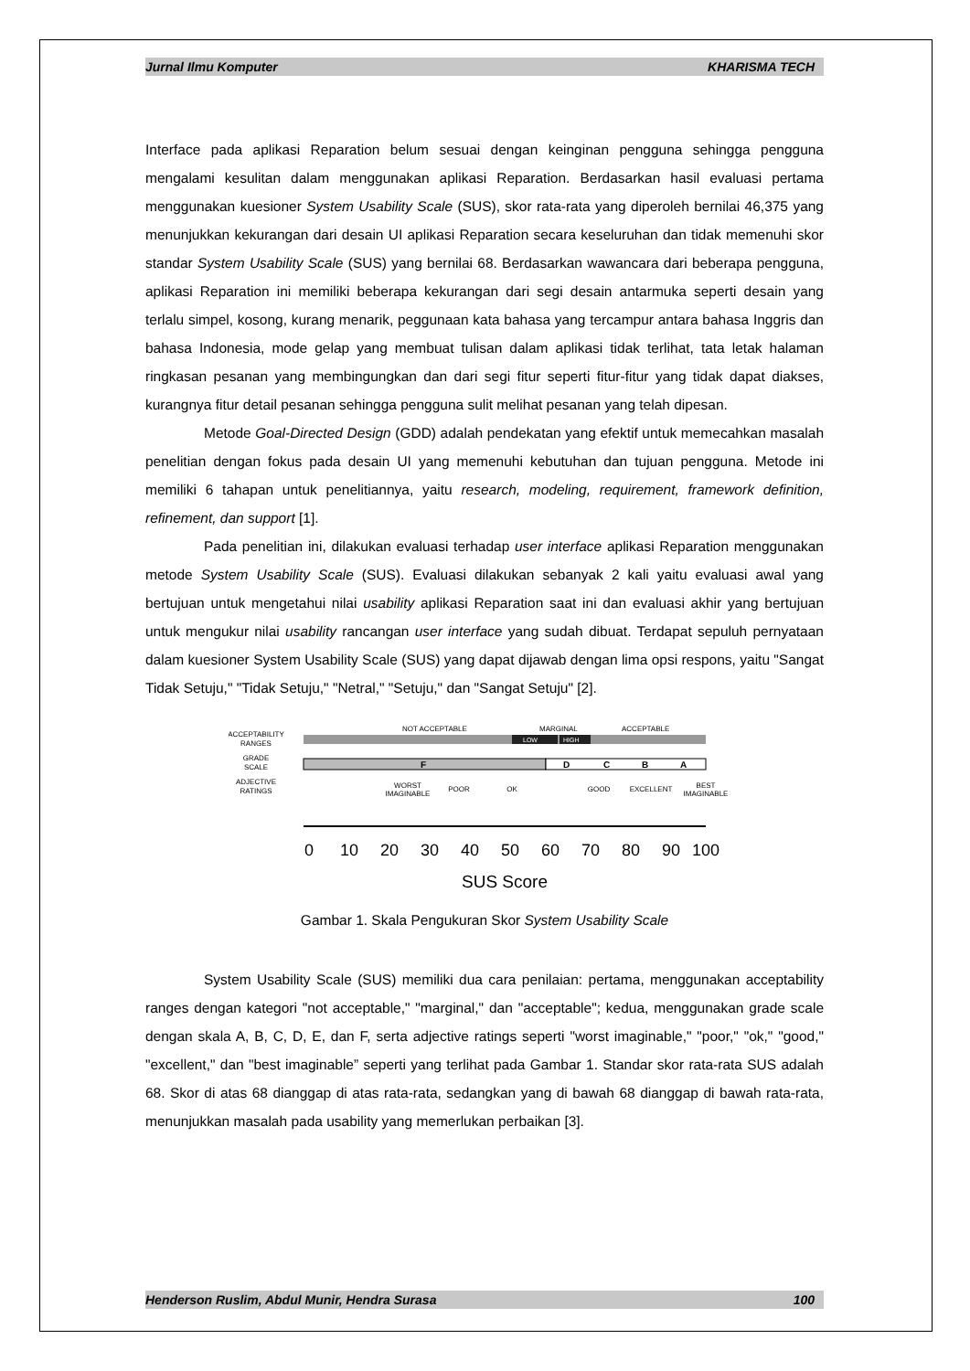Jurnal Ilmu Komputer KHARISMA TECH
Interface pada aplikasi Reparation belum sesuai dengan keinginan pengguna sehingga pengguna mengalami kesulitan dalam menggunakan aplikasi Reparation. Berdasarkan hasil evaluasi pertama menggunakan kuesioner System Usability Scale (SUS), skor rata-rata yang diperoleh bernilai 46,375 yang menunjukkan kekurangan dari desain UI aplikasi Reparation secara keseluruhan dan tidak memenuhi skor standar System Usability Scale (SUS) yang bernilai 68. Berdasarkan wawancara dari beberapa pengguna, aplikasi Reparation ini memiliki beberapa kekurangan dari segi desain antarmuka seperti desain yang terlalu simpel, kosong, kurang menarik, peggunaan kata bahasa yang tercampur antara bahasa Inggris dan bahasa Indonesia, mode gelap yang membuat tulisan dalam aplikasi tidak terlihat, tata letak halaman ringkasan pesanan yang membingungkan dan dari segi fitur seperti fitur-fitur yang tidak dapat diakses, kurangnya fitur detail pesanan sehingga pengguna sulit melihat pesanan yang telah dipesan.
Metode Goal-Directed Design (GDD) adalah pendekatan yang efektif untuk memecahkan masalah penelitian dengan fokus pada desain UI yang memenuhi kebutuhan dan tujuan pengguna. Metode ini memiliki 6 tahapan untuk penelitiannya, yaitu research, modeling, requirement, framework definition, refinement, dan support [1].
Pada penelitian ini, dilakukan evaluasi terhadap user interface aplikasi Reparation menggunakan metode System Usability Scale (SUS). Evaluasi dilakukan sebanyak 2 kali yaitu evaluasi awal yang bertujuan untuk mengetahui nilai usability aplikasi Reparation saat ini dan evaluasi akhir yang bertujuan untuk mengukur nilai usability rancangan user interface yang sudah dibuat. Terdapat sepuluh pernyataan dalam kuesioner System Usability Scale (SUS) yang dapat dijawab dengan lima opsi respons, yaitu "Sangat Tidak Setuju," "Tidak Setuju," "Netral," "Setuju," dan "Sangat Setuju" [2].
ACCEPTABILITY
RANGES
NOT ACCEPTABLE
MARGINAL
ACCEPTABLE
LOW
HIGH
GRADE
SCALE
F
D
C
B
A
ADJECTIVE
RATINGS
WORST
IMAGINABLE
POOR
OK
GOOD
EXCELLENT
BEST
IMAGINABLE
0
10
20
30
40
50
60
70
80
90
100
SUS Score
Gambar 1. Skala Pengukuran Skor System Usability Scale
System Usability Scale (SUS) memiliki dua cara penilaian: pertama, menggunakan acceptability ranges dengan kategori "not acceptable," "marginal," dan "acceptable"; kedua, menggunakan grade scale dengan skala A, B, C, D, E, dan F, serta adjective ratings seperti "worst imaginable," "poor," "ok," "good," "excellent," dan "best imaginable” seperti yang terlihat pada Gambar 1. Standar skor rata-rata SUS adalah 68. Skor di atas 68 dianggap di atas rata-rata, sedangkan yang di bawah 68 dianggap di bawah rata-rata, menunjukkan masalah pada usability yang memerlukan perbaikan [3].
Henderson Ruslim, Abdul Munir, Hendra Surasa 100